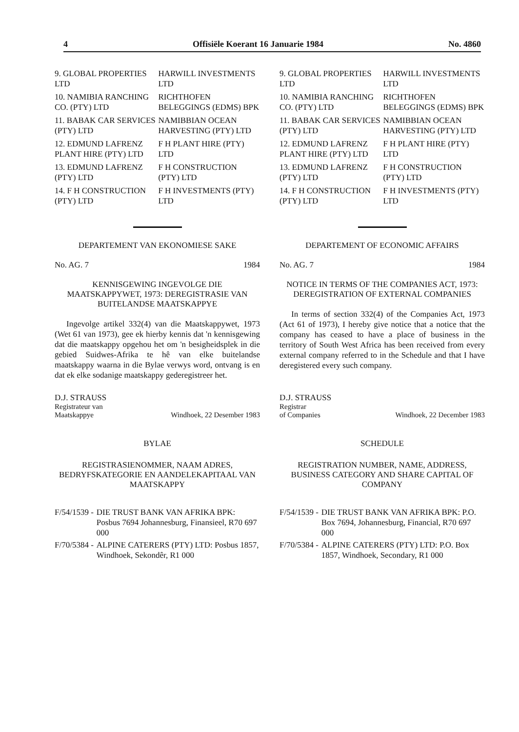4 Offisiële Koerant 16 Januarie 1984 No. 4860
| 9. GLOBAL PROPERTIES LTD | HARWILL INVESTMENTS LTD |
| 10. NAMIBIA RANCHING CO. (PTY) LTD | RICHTHOFEN BELEGGINGS (EDMS) BPK |
| 11. BABAK CAR SERVICES (PTY) LTD | NAMIBBIAN OCEAN HARVESTING (PTY) LTD |
| 12. EDMUND LAFRENZ PLANT HIRE (PTY) LTD | F H PLANT HIRE (PTY) LTD |
| 13. EDMUND LAFRENZ (PTY) LTD | F H CONSTRUCTION (PTY) LTD |
| 14. F H CONSTRUCTION (PTY) LTD | F H INVESTMENTS (PTY) LTD |
DEPARTEMENT VAN EKONOMIESE SAKE
No. AG. 7 1984
KENNISGEWING INGEVOLGE DIE MAATSKAPPYWET, 1973: DEREGISTRASIE VAN BUITELANDSE MAATSKAPPYE
Ingevolge artikel 332(4) van die Maatskappywet, 1973 (Wet 61 van 1973), gee ek hierby kennis dat 'n kennisgewing dat die maatskappy opgehou het om 'n besigheidsplek in die gebied Suidwes-Afrika te hê van elke buitelandse maatskappy waarna in die Bylae verwys word, ontvang is en dat ek elke sodanige maatskappy gederegistreer het.
D.J. STRAUSS
Registrateur van
Maatskappye Windhoek, 22 Desember 1983
BYLAE
REGISTRASIENOMMER, NAAM ADRES, BEDRYFSKATEGORIE EN AANDELEKAPITAAL VAN MAATSKAPPY
F/54/1539 - DIE TRUST BANK VAN AFRIKA BPK: Posbus 7694 Johannesburg, Finansieel, R70 697 000
F/70/5384 - ALPINE CATERERS (PTY) LTD: Posbus 1857, Windhoek, Sekondêr, R1 000
| 9. GLOBAL PROPERTIES LTD | HARWILL INVESTMENTS LTD |
| 10. NAMIBIA RANCHING CO. (PTY) LTD | RICHTHOFEN BELEGGINGS (EDMS) BPK |
| 11. BABAK CAR SERVICES (PTY) LTD | NAMIBBIAN OCEAN HARVESTING (PTY) LTD |
| 12. EDMUND LAFRENZ PLANT HIRE (PTY) LTD | F H PLANT HIRE (PTY) LTD |
| 13. EDMUND LAFRENZ (PTY) LTD | F H CONSTRUCTION (PTY) LTD |
| 14. F H CONSTRUCTION (PTY) LTD | F H INVESTMENTS (PTY) LTD |
DEPARTEMENT OF ECONOMIC AFFAIRS
No. AG. 7 1984
NOTICE IN TERMS OF THE COMPANIES ACT, 1973: DEREGISTRATION OF EXTERNAL COMPANIES
In terms of section 332(4) of the Companies Act, 1973 (Act 61 of 1973), I hereby give notice that a notice that the company has ceased to have a place of business in the territory of South West Africa has been received from every external company referred to in the Schedule and that I have deregistered every such company.
D.J. STRAUSS
Registrar
of Companies Windhoek, 22 December 1983
SCHEDULE
REGISTRATION NUMBER, NAME, ADDRESS, BUSINESS CATEGORY AND SHARE CAPITAL OF COMPANY
F/54/1539 - DIE TRUST BANK VAN AFRIKA BPK: P.O. Box 7694, Johannesburg, Financial, R70 697 000
F/70/5384 - ALPINE CATERERS (PTY) LTD: P.O. Box 1857, Windhoek, Secondary, R1 000